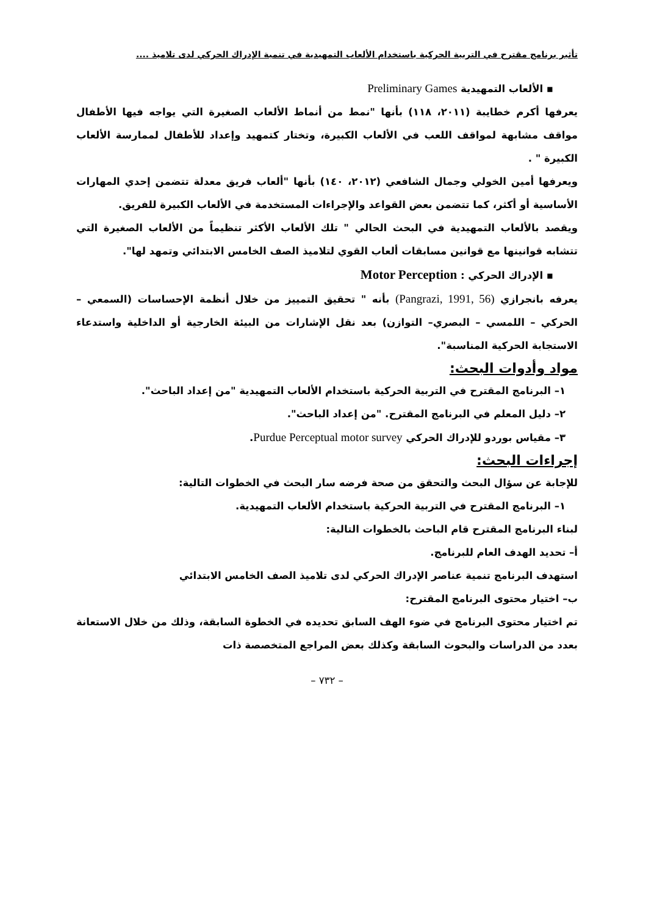تأثير برنامج مقترح في التربية الحركية باستخدام الألعاب التمهيدية في تنمية الإدراك الحركي لدى تلاميذ ....
▪ الألعاب التمهيدية Preliminary Games
يعرفها أكرم خطايبة (٢٠١١، ١١٨) بأنها "نمط من أنماط الألعاب الصغيرة التي يواجه فيها الأطفال مواقف مشابهة لمواقف اللعب في الألعاب الكبيرة، وتختار كتمهيد وإعداد للأطفال لممارسة الألعاب الكبيرة " .
ويعرفها أمين الخولي وجمال الشافعي (٢٠١٢، ١٤٠) بأنها "ألعاب فريق معدلة تتضمن إحدي المهارات الأساسية أو أكثر، كما تتضمن بعض القواعد والإجراءات المستخدمة في الألعاب الكبيرة للفريق.
ويقصد بالألعاب التمهيدية في البحث الحالي " تلك الألعاب الأكثر تنظيماً من الألعاب الصغيرة التي تتشابه قوانينها مع قوانين مسابقات ألعاب القوي لتلاميذ الصف الخامس الابتدائي وتمهد لها".
▪ الإدراك الحركي : Motor Perception
يعرفه بانجرازي (Pangrazi, 1991, 56) بأنه " تحقيق التمييز من خلال أنظمة الإحساسات (السمعي – الحركي – اللمسي – البصري– التوازن) بعد نقل الإشارات من البيئة الخارجية أو الداخلية واستدعاء الاستجابة الحركية المناسبة".
مواد وأدوات البحث:
١– البرنامج المقترح في التربية الحركية باستخدام الألعاب التمهيدية "من إعداد الباحث".
٢– دليل المعلم في البرنامج المقترح. "من إعداد الباحث".
٣– مقياس بوردو للإدراك الحركي Purdue Perceptual motor survey.
إجراءات البحث:
للإجابة عن سؤال البحث والتحقق من صحة فرضه سار البحث في الخطوات التالية:
١– البرنامج المقترح في التربية الحركية باستخدام الألعاب التمهيدية.
لبناء البرنامج المقترح قام الباحث بالخطوات التالية:
أ– تحديد الهدف العام للبرنامج.
استهدف البرنامج تنمية عناصر الإدراك الحركي لدى تلاميذ الصف الخامس الابتدائي
ب– اختيار محتوى البرنامج المقترح:
تم اختيار محتوى البرنامج في ضوء الهف السابق تحديده في الخطوة السابقة، وذلك من خلال الاستعانة بعدد من الدراسات والبحوث السابقة وكذلك بعض المراجع المتخصصة ذات
– ٧٣٢ –